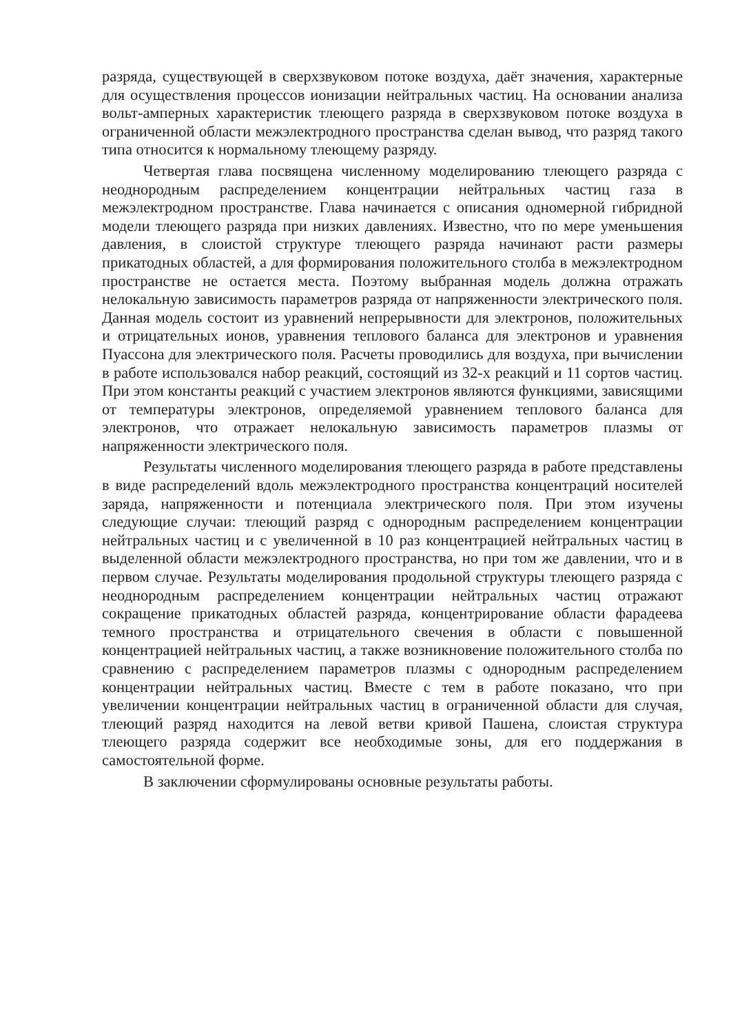разряда, существующей в сверхзвуковом потоке воздуха, даёт значения, характерные для осуществления процессов ионизации нейтральных частиц. На основании анализа вольт-амперных характеристик тлеющего разряда в сверхзвуковом потоке воздуха в ограниченной области межэлектродного пространства сделан вывод, что разряд такого типа относится к нормальному тлеющему разряду.
Четвертая глава посвящена численному моделированию тлеющего разряда с неоднородным распределением концентрации нейтральных частиц газа в межэлектродном пространстве. Глава начинается с описания одномерной гибридной модели тлеющего разряда при низких давлениях. Известно, что по мере уменьшения давления, в слоистой структуре тлеющего разряда начинают расти размеры прикатодных областей, а для формирования положительного столба в межэлектродном пространстве не остается места. Поэтому выбранная модель должна отражать нелокальную зависимость параметров разряда от напряженности электрического поля. Данная модель состоит из уравнений непрерывности для электронов, положительных и отрицательных ионов, уравнения теплового баланса для электронов и уравнения Пуассона для электрического поля. Расчеты проводились для воздуха, при вычислении в работе использовался набор реакций, состоящий из 32-х реакций и 11 сортов частиц. При этом константы реакций с участием электронов являются функциями, зависящими от температуры электронов, определяемой уравнением теплового баланса для электронов, что отражает нелокальную зависимость параметров плазмы от напряженности электрического поля.
Результаты численного моделирования тлеющего разряда в работе представлены в виде распределений вдоль межэлектродного пространства концентраций носителей заряда, напряженности и потенциала электрического поля. При этом изучены следующие случаи: тлеющий разряд с однородным распределением концентрации нейтральных частиц и с увеличенной в 10 раз концентрацией нейтральных частиц в выделенной области межэлектродного пространства, но при том же давлении, что и в первом случае. Результаты моделирования продольной структуры тлеющего разряда с неоднородным распределением концентрации нейтральных частиц отражают сокращение прикатодных областей разряда, концентрирование области фарадеева темного пространства и отрицательного свечения в области с повышенной концентрацией нейтральных частиц, а также возникновение положительного столба по сравнению с распределением параметров плазмы с однородным распределением концентрации нейтральных частиц. Вместе с тем в работе показано, что при увеличении концентрации нейтральных частиц в ограниченной области для случая, тлеющий разряд находится на левой ветви кривой Пашена, слоистая структура тлеющего разряда содержит все необходимые зоны, для его поддержания в самостоятельной форме.
В заключении сформулированы основные результаты работы.